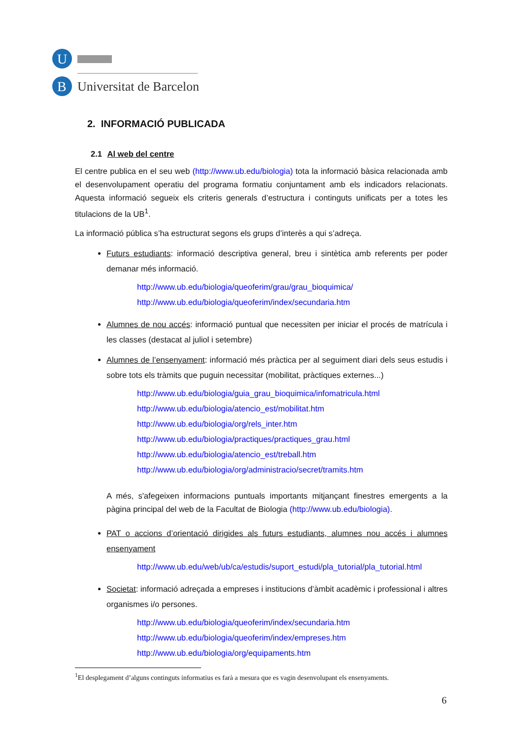U
B
Universitat de Barcelona
2. INFORMACIÓ PUBLICADA
2.1 Al web del centre
El centre publica en el seu web (http://www.ub.edu/biologia) tota la informació bàsica relacionada amb el desenvolupament operatiu del programa formatiu conjuntament amb els indicadors relacionats. Aquesta informació segueix els criteris generals d’estructura i continguts unificats per a totes les titulacions de la UB<sup>1</sup>.
La informació pública s’ha estructurat segons els grups d’interès a qui s’adreça.
Futurs estudiants: informació descriptiva general, breu i sintètica amb referents per poder demanar més informació.
http://www.ub.edu/biologia/queoferim/grau/grau_bioquimica/
http://www.ub.edu/biologia/queoferim/index/secundaria.htm
Alumnes de nou accés: informació puntual que necessiten per iniciar el procés de matrícula i les classes (destacat al juliol i setembre)
Alumnes de l’ensenyament: informació més pràctica per al seguiment diari dels seus estudis i sobre tots els tràmits que puguin necessitar (mobilitat, pràctiques externes...)
http://www.ub.edu/biologia/guia_grau_bioquimica/infomatricula.html
http://www.ub.edu/biologia/atencio_est/mobilitat.htm
http://www.ub.edu/biologia/org/rels_inter.htm
http://www.ub.edu/biologia/practiques/practiques_grau.html
http://www.ub.edu/biologia/atencio_est/treball.htm
http://www.ub.edu/biologia/org/administracio/secret/tramits.htm
A més, s'afegeixen informacions puntuals importants mitjançant finestres emergents a la pàgina principal del web de la Facultat de Biologia (http://www.ub.edu/biologia).
PAT o accions d’orientació dirigides als futurs estudiants, alumnes nou accés i alumnes ensenyament
http://www.ub.edu/web/ub/ca/estudis/suport_estudi/pla_tutorial/pla_tutorial.html
Societat: informació adreçada a empreses i institucions d’àmbit acadèmic i professional i altres organismes i/o persones.
http://www.ub.edu/biologia/queoferim/index/secundaria.htm
http://www.ub.edu/biologia/queoferim/index/empreses.htm
http://www.ub.edu/biologia/org/equipaments.htm
<sup>1</sup> El desplegament d’alguns continguts informatius es farà a mesura que es vagin desenvolupant els ensenyaments.
6